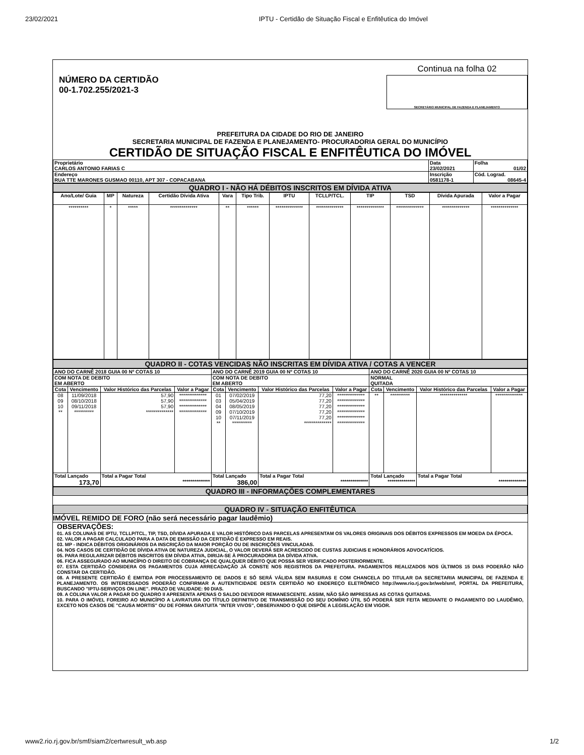23/02/2021 IPTU - Certidão de Situação Fiscal e Enfitêutica do Imóvel
NÚMERO DA CERTIDÃO
00-1.702.255/2021-3
Continua na folha 02
SECRETÁRIO MUNICIPAL DE FAZENDA E PLANEJAMENTO
PREFEITURA DA CIDADE DO RIO DE JANEIRO
SECRETARIA MUNICIPAL DE FAZENDA E PLANEJAMENTO- PROCURADORIA GERAL DO MUNICÍPIO
CERTIDÃO DE SITUAÇÃO FISCAL E ENFITÊUTICA DO IMÓVEL
| Proprietário CARLOS ANTONIO FARIAS C | Data 23/02/2021 | Folha 01/02 |
| Endereço RUA TTE MARONES GUSMAO 00110, APT 307 - COPACABANA | Inscrição 0581178-1 | Cód. Lograd. 08645-4 |
QUADRO I - NÃO HÁ DÉBITOS INSCRITOS EM DÍVIDA ATIVA
| Ano/Lote/ Guia | MP | Natureza | Certidão Dívida Ativa | Vara | Tipo Trib. | IPTU | TCLLP/TCL. | TIP | TSD | Dívida Apurada | Valor a Pagar |
| --- | --- | --- | --- | --- | --- | --- | --- | --- | --- | --- | --- |
| ********** | * | ***** | ************** | ** | ****** | ************** | ************** | ************** | ************** | ************** | ************** |
QUADRO II - COTAS VENCIDAS NÃO INSCRITAS EM DÍVIDA ATIVA / COTAS A VENCER
| ANO DO CARNÊ 2018 GUIA 00 Nº COTAS 10 | | | | ANO DO CARNÊ 2019 GUIA 00 Nº COTAS 10 | | | | ANO DO CARNÊ 2020 GUIA 00 Nº COTAS 10 | | | |
| COM NOTA DE DEBITO EM ABERTO | | | | COM NOTA DE DEBITO EM ABERTO | | | | NORMAL QUITADA | | | |
| Cota | Vencimento | Valor Histórico das Parcelas | Valor a Pagar | Cota | Vencimento | Valor Histórico das Parcelas | Valor a Pagar | Cota | Vencimento | Valor Histórico das Parcelas | Valor a Pagar |
| 08 09 10 ** | 11/09/2018 08/10/2018 09/11/2018 ********** | 57,90 57,90 57,90 ************** | ************** ************** ************** ************** | 01 03 04 09 10 ** | 07/02/2019 05/04/2019 08/05/2019 07/10/2019 07/11/2019 ********** | 77,20 77,20 77,20 77,20 77,20 ************** | ************** ************** ************** ************** ************** ************** | ** | ********** | ************** | ************** |
| Total Lançado 173,70 | | Total a Pagar Total ************** | | Total Lançado 386,00 | | Total a Pagar Total ************** | | Total Lançado ************** | | Total a Pagar Total ************** | |
QUADRO III - INFORMAÇÕES COMPLEMENTARES
QUADRO IV - SITUAÇÃO ENFITÊUTICA
IMÓVEL REMIDO DE FORO (não será necessário pagar laudêmio)
OBSERVAÇÕES:
01. AS COLUNAS DE IPTU, TCLLP/TCL, TIP, TSD, DÍVIDA APURADA E VALOR HISTÓRICO DAS PARCELAS APRESENTAM OS VALORES ORIGINAIS DOS DÉBITOS EXPRESSOS EM MOEDA DA ÉPOCA.
02. VALOR A PAGAR CALCULADO PARA A DATA DE EMISSÃO DA CERTIDÃO É EXPRESSO EM REAIS.
03. MP - INDICA DÉBITOS ORIGINÁRIOS DA INSCRIÇÃO DA MAIOR PORÇÃO OU DE INSCRIÇÕES VINCULADAS.
04. NOS CASOS DE CERTIDÃO DE DÍVIDA ATIVA DE NATUREZA JUDICIAL, O VALOR DEVERÁ SER ACRESCIDO DE CUSTAS JUDICIAIS E HONORÁRIOS ADVOCATÍCIOS.
05. PARA REGULARIZAR DÉBITOS INSCRITOS EM DÍVIDA ATIVA, DIRIJA-SE À PROCURADORIA DA DÍVIDA ATIVA.
06. FICA ASSEGURADO AO MUNICÍPIO O DIREITO DE COBRANÇA DE QUALQUER DÉBITO QUE POSSA SER VERIFICADO POSTERIORMENTE.
07. ESTA CERTIDÃO CONSIDERA OS PAGAMENTOS CUJA ARRECADAÇÃO JÁ CONSTE NOS REGISTROS DA PREFEITURA. PAGAMENTOS REALIZADOS NOS ÚLTIMOS 15 DIAS PODERÃO NÃO CONSTAR DA CERTIDÃO.
08. A PRESENTE CERTIDÃO É EMITIDA POR PROCESSAMENTO DE DADOS E SÓ SERÁ VÁLIDA SEM RASURAS E COM CHANCELA DO TITULAR DA SECRETARIA MUNICIPAL DE FAZENDA E PLANEJAMENTO. OS INTERESSADOS PODERÃO CONFIRMAR A AUTENTICIDADE DESTA CERTIDÃO NO ENDEREÇO ELETRÔNICO http://www.rio.rj.gov.br/web/smf, PORTAL DA PREFEITURA, BUSCANDO "IPTU-SERVIÇOS ON LINE". PRAZO DE VALIDADE: 90 DIAS.
09. A COLUNA VALOR A PAGAR DO QUADRO II APRESENTA APENAS O SALDO DEVEDOR REMANESCENTE. ASSIM, NÃO SÃO IMPRESSAS AS COTAS QUITADAS.
10. PARA O IMÓVEL FOREIRO AO MUNICÍPIO A LAVRATURA DO TÍTULO DEFINITIVO DE TRANSMISSÃO DO SEU DOMÍNIO ÚTIL SÓ PODERÁ SER FEITA MEDIANTE O PAGAMENTO DO LAUDÊMIO, EXCETO NOS CASOS DE "CAUSA MORTIS" OU DE FORMA GRATUITA "INTER VIVOS", OBSERVANDO O QUE DISPÕE A LEGISLAÇÃO EM VIGOR.
www2.rio.rj.gov.br/smf/siam2/certwresult_wb.asp 1/2